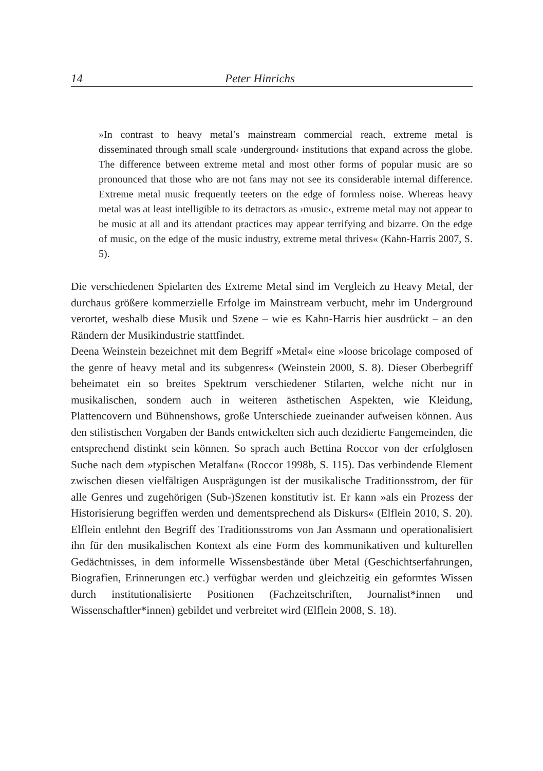14 Peter Hinrichs
»In contrast to heavy metal’s mainstream commercial reach, extreme metal is disseminated through small scale ›underground‹ institutions that expand across the globe. The difference between extreme metal and most other forms of popular music are so pronounced that those who are not fans may not see its considerable internal difference. Extreme metal music frequently teeters on the edge of formless noise. Whereas heavy metal was at least intelligible to its detractors as ›music‹, extreme metal may not appear to be music at all and its attendant practices may appear terrifying and bizarre. On the edge of music, on the edge of the music industry, extreme metal thrives« (Kahn-Harris 2007, S. 5).
Die verschiedenen Spielarten des Extreme Metal sind im Vergleich zu Heavy Metal, der durchaus größere kommerzielle Erfolge im Mainstream verbucht, mehr im Underground verortet, weshalb diese Musik und Szene – wie es Kahn-Harris hier ausdrückt – an den Rändern der Musikindustrie stattfindet.
Deena Weinstein bezeichnet mit dem Begriff »Metal« eine »loose bricolage composed of the genre of heavy metal and its subgenres« (Weinstein 2000, S. 8). Dieser Oberbegriff beheimatet ein so breites Spektrum verschiedener Stilarten, welche nicht nur in musikalischen, sondern auch in weiteren ästhetischen Aspekten, wie Kleidung, Plattencovern und Bühnenshows, große Unterschiede zueinander aufweisen können. Aus den stilistischen Vorgaben der Bands entwickelten sich auch dezidierte Fangemeinden, die entsprechend distinkt sein können. So sprach auch Bettina Roccor von der erfolglosen Suche nach dem »typischen Metalfan« (Roccor 1998b, S. 115). Das verbindende Element zwischen diesen vielfältigen Ausprägungen ist der musikalische Traditionsstrom, der für alle Genres und zugehörigen (Sub-)Szenen konstitutiv ist. Er kann »als ein Prozess der Historisierung begriffen werden und dementsprechend als Diskurs« (Elflein 2010, S. 20). Elflein entlehnt den Begriff des Traditionsstroms von Jan Assmann und operationalisiert ihn für den musikalischen Kontext als eine Form des kommunikativen und kulturellen Gedächtnisses, in dem informelle Wissensbestände über Metal (Geschichtserfahrungen, Biografien, Erinnerungen etc.) verfügbar werden und gleichzeitig ein geformtes Wissen durch institutionalisierte Positionen (Fachzeitschriften, Journalist*innen und Wissenschaftler*innen) gebildet und verbreitet wird (Elflein 2008, S. 18).